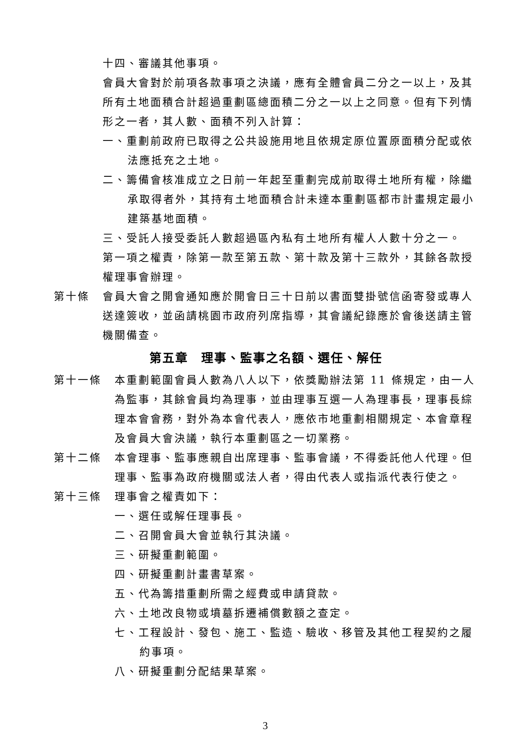十四、審議其他事項。
會員大會對於前項各款事項之決議，應有全體會員二分之一以上，及其所有土地面積合計超過重劃區總面積二分之一以上之同意。但有下列情形之一者，其人數、面積不列入計算：
一、重劃前政府已取得之公共設施用地且依規定原位置原面積分配或依法應抵充之土地。
二、籌備會核准成立之日前一年起至重劃完成前取得土地所有權，除繼承取得者外，其持有土地面積合計未達本重劃區都市計畫規定最小建築基地面積。
三、受託人接受委託人數超過區內私有土地所有權人人數十分之一。
第一項之權責，除第一款至第五款、第十款及第十三款外，其餘各款授權理事會辦理。
第十條 會員大會之開會通知應於開會日三十日前以書面雙掛號信函寄發或專人送達簽收，並函請桃園市政府列席指導，其會議紀錄應於會後送請主管機關備查。
第五章　理事、監事之名額、選任、解任
第十一條 本重劃範圍會員人數為八人以下，依獎勵辦法第 11 條規定，由一人為監事，其餘會員均為理事，並由理事互選一人為理事長，理事長綜理本會會務，對外為本會代表人，應依市地重劃相關規定、本會章程及會員大會決議，執行本重劃區之一切業務。
第十二條 本會理事、監事應親自出席理事、監事會議，不得委託他人代理。但理事、監事為政府機關或法人者，得由代表人或指派代表行使之。
第十三條 理事會之權責如下：
一、選任或解任理事長。
二、召開會員大會並執行其決議。
三、研擬重劃範圍。
四、研擬重劃計畫書草案。
五、代為籌措重劃所需之經費或申請貸款。
六、土地改良物或墳墓拆遷補償數額之查定。
七、工程設計、發包、施工、監造、驗收、移管及其他工程契約之履約事項。
八、研擬重劃分配結果草案。
3